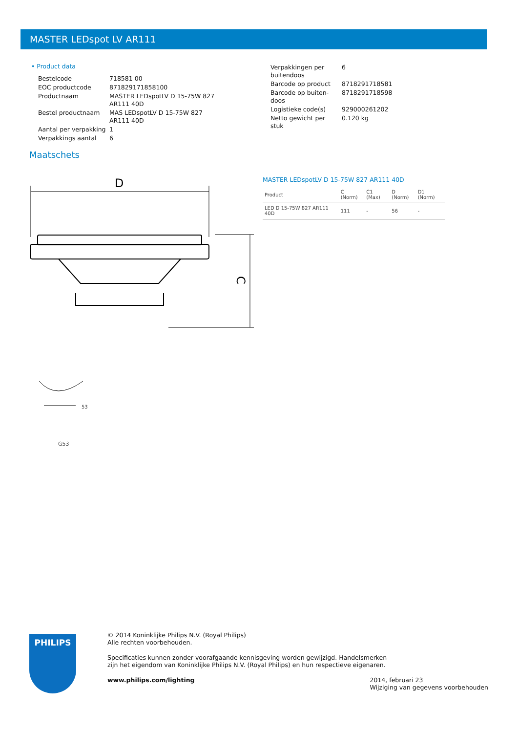MASTER LEDspot LV AR111
• Product data
| Bestelcode | 718581 00 |
| EOC productcode | 871829171858100 |
| Productnaam | MASTER LEDspotLV D 15-75W 827 AR111 40D |
| Bestel productnaam | MAS LEDspotLV D 15-75W 827 AR111 40D |
| Aantal per verpakking | 1 |
| Verpakkings aantal | 6 |
| Verpakkingen per buitendoos | 6 |
| Barcode op product | 8718291718581 |
| Barcode op buiten- doos | 8718291718598 |
| Logistieke code(s) | 929000261202 |
| Netto gewicht per stuk | 0.120 kg |
Maatschets
D
C
53
G53
MASTER LEDspotLV D 15-75W 827 AR111 40D
| Product | C (Norm) | C1 (Max) | D (Norm) | D1 (Norm) |
| --- | --- | --- | --- | --- |
| LED D 15-75W 827 AR111 40D | 111 | - | 56 | - |
PHILIPS
© 2014 Koninklijke Philips N.V. (Royal Philips)
Alle rechten voorbehouden.
Specificaties kunnen zonder voorafgaande kennisgeving worden gewijzigd. Handelsmerken
zijn het eigendom van Koninklijke Philips N.V. (Royal Philips) en hun respectieve eigenaren.
www.philips.com/lighting 2014, februari 23
Wijziging van gegevens voorbehouden